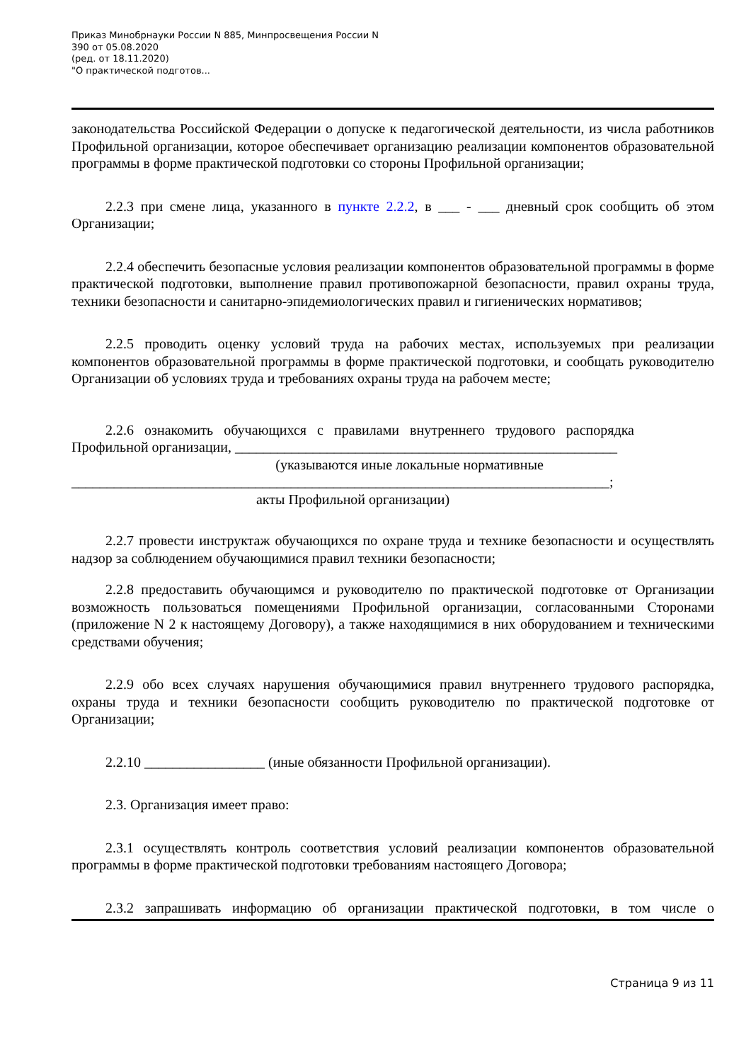Приказ Минобрнауки России N 885, Минпросвещения России N
390 от 05.08.2020
(ред. от 18.11.2020)
"О практической подготов...
законодательства Российской Федерации о допуске к педагогической деятельности, из числа работников Профильной организации, которое обеспечивает организацию реализации компонентов образовательной программы в форме практической подготовки со стороны Профильной организации;
2.2.3 при смене лица, указанного в пункте 2.2.2, в ___ - ___ дневный срок сообщить об этом Организации;
2.2.4 обеспечить безопасные условия реализации компонентов образовательной программы в форме практической подготовки, выполнение правил противопожарной безопасности, правил охраны труда, техники безопасности и санитарно-эпидемиологических правил и гигиенических нормативов;
2.2.5 проводить оценку условий труда на рабочих местах, используемых при реализации компонентов образовательной программы в форме практической подготовки, и сообщать руководителю Организации об условиях труда и требованиях охраны труда на рабочем месте;
2.2.6 ознакомить обучающихся с правилами внутреннего трудового распорядка Профильной организации, ______________________________________________________
(указываются иные локальные нормативные
____________________________________________________________________________;
акты Профильной организации)
2.2.7 провести инструктаж обучающихся по охране труда и технике безопасности и осуществлять надзор за соблюдением обучающимися правил техники безопасности;
2.2.8 предоставить обучающимся и руководителю по практической подготовке от Организации возможность пользоваться помещениями Профильной организации, согласованными Сторонами (приложение N 2 к настоящему Договору), а также находящимися в них оборудованием и техническими средствами обучения;
2.2.9 обо всех случаях нарушения обучающимися правил внутреннего трудового распорядка, охраны труда и техники безопасности сообщить руководителю по практической подготовке от Организации;
2.2.10 _________________ (иные обязанности Профильной организации).
2.3. Организация имеет право:
2.3.1 осуществлять контроль соответствия условий реализации компонентов образовательной программы в форме практической подготовки требованиям настоящего Договора;
2.3.2 запрашивать информацию об организации практической подготовки, в том числе о
Страница 9 из 11